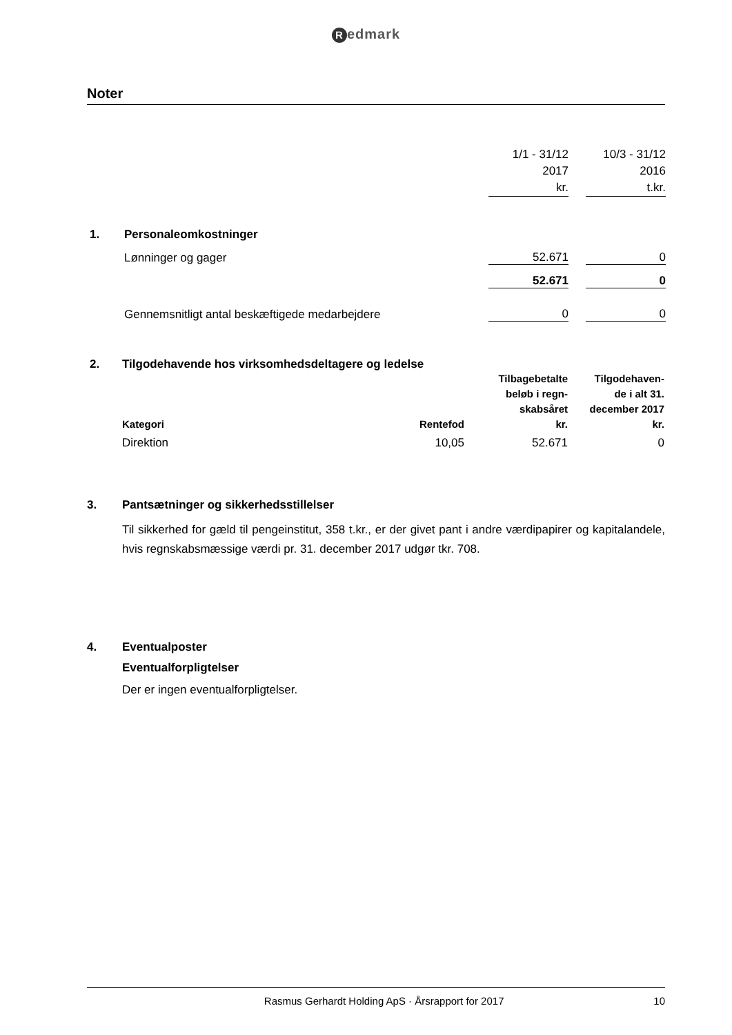Redmark
Noter
| | | 1/1 - 31/12 2017 kr. | | 10/3 - 31/12 2016 t.kr. |
| 1. | Personaleomkostninger | | | |
| | Lønninger og gager | 52.671 | | 0 |
| | | 52.671 | | 0 |
| | Gennemsnitligt antal beskæftigede medarbejdere | 0 | | 0 |
| 2. | Tilgodehavende hos virksomhedsdeltagere og ledelse | | | |
| | Kategori | Rentefod | Tilbagebetalte beløb i regn- skabsåret kr. | Tilgodehaven- de i alt 31. december 2017 kr. |
| | Direktion | 10,05 | 52.671 | 0 |
3. Pantsætninger og sikkerhedsstillelser
Til sikkerhed for gæld til pengeinstitut, 358 t.kr., er der givet pant i andre værdipapirer og kapitalandele, hvis regnskabsmæssige værdi pr. 31. december 2017 udgør tkr. 708.
4. Eventualposter
Eventualforpligtelser
Der er ingen eventualforpligtelser.
Rasmus Gerhardt Holding ApS · Årsrapport for 2017 10